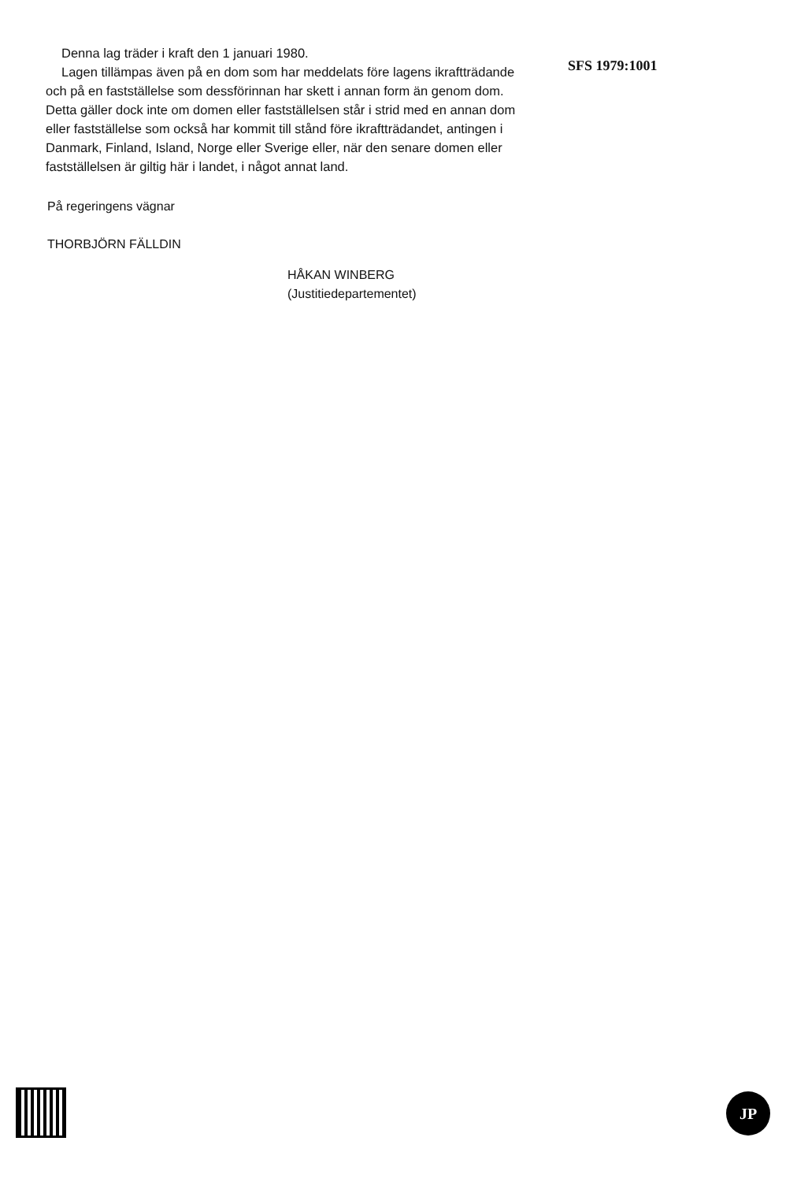Denna lag träder i kraft den 1 januari 1980.
Lagen tillämpas även på en dom som har meddelats före lagens ikraftträdande och på en fastställelse som dessförinnan har skett i annan form än genom dom. Detta gäller dock inte om domen eller fastställelsen står i strid med en annan dom eller fastställelse som också har kommit till stånd före ikraftträdandet, antingen i Danmark, Finland, Island, Norge eller Sverige eller, när den senare domen eller fastställelsen är giltig här i landet, i något annat land.
SFS 1979:1001
På regeringens vägnar
THORBJÖRN FÄLLDIN
HÅKAN WINBERG
(Justitiedepartementet)
JP